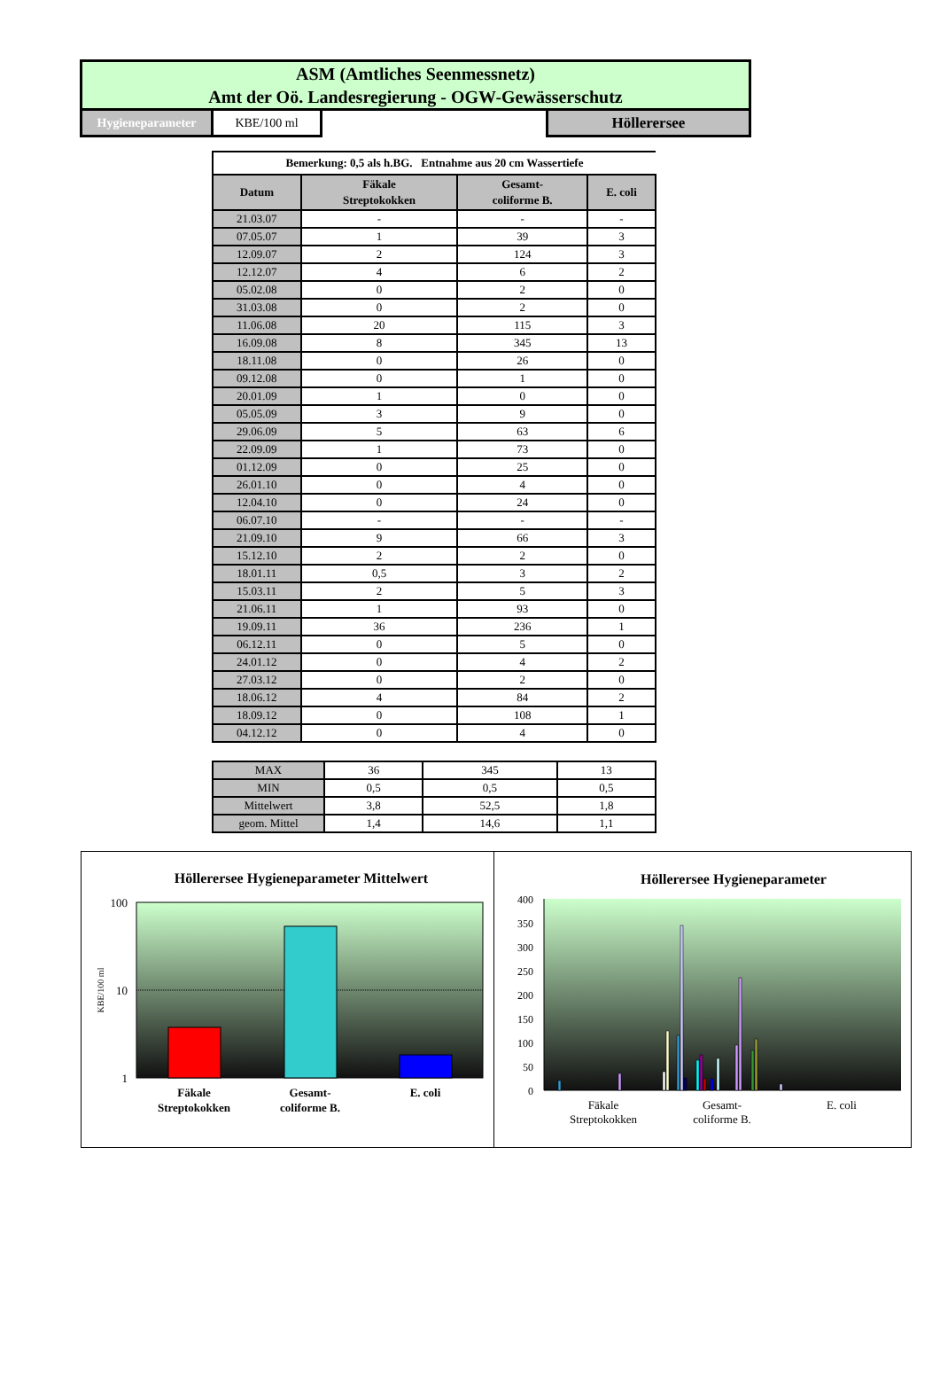ASM (Amtliches Seenmessnetz)
Amt der Oö. Landesregierung - OGW-Gewässerschutz
Hygieneparameter KBE/100 ml
Höllerersee
| Bemerkung: 0,5 als h.BG. Entnahme aus 20 cm Wassertiefe | | | |
| Datum | Fäkale Streptokokken | Gesamt- coliforme B. | E. coli |
| 21.03.07 | - | - | - |
| 07.05.07 | 1 | 39 | 3 |
| 12.09.07 | 2 | 124 | 3 |
| 12.12.07 | 4 | 6 | 2 |
| 05.02.08 | 0 | 2 | 0 |
| 31.03.08 | 0 | 2 | 0 |
| 11.06.08 | 20 | 115 | 3 |
| 16.09.08 | 8 | 345 | 13 |
| 18.11.08 | 0 | 26 | 0 |
| 09.12.08 | 0 | 1 | 0 |
| 20.01.09 | 1 | 0 | 0 |
| 05.05.09 | 3 | 9 | 0 |
| 29.06.09 | 5 | 63 | 6 |
| 22.09.09 | 1 | 73 | 0 |
| 01.12.09 | 0 | 25 | 0 |
| 26.01.10 | 0 | 4 | 0 |
| 12.04.10 | 0 | 24 | 0 |
| 06.07.10 | - | - | - |
| 21.09.10 | 9 | 66 | 3 |
| 15.12.10 | 2 | 2 | 0 |
| 18.01.11 | 0,5 | 3 | 2 |
| 15.03.11 | 2 | 5 | 3 |
| 21.06.11 | 1 | 93 | 0 |
| 19.09.11 | 36 | 236 | 1 |
| 06.12.11 | 0 | 5 | 0 |
| 24.01.12 | 0 | 4 | 2 |
| 27.03.12 | 0 | 2 | 0 |
| 18.06.12 | 4 | 84 | 2 |
| 18.09.12 | 0 | 108 | 1 |
| 04.12.12 | 0 | 4 | 0 |
| MAX | 36 | 345 | 13 |
| MIN | 0,5 | 0,5 | 0,5 |
| Mittelwert | 3,8 | 52,5 | 1,8 |
| geom. Mittel | 1,4 | 14,6 | 1,1 |
Höllerersee Hygieneparameter Mittelwert
100
10
1
KBE/100 ml
Fäkale
Streptokokken
Gesamt-
coliforme B.
E. coli
Höllerersee Hygieneparameter
400
350
300
250
200
150
100
50
0
Fäkale
Streptokokken
Gesamt-
coliforme B.
E. coli